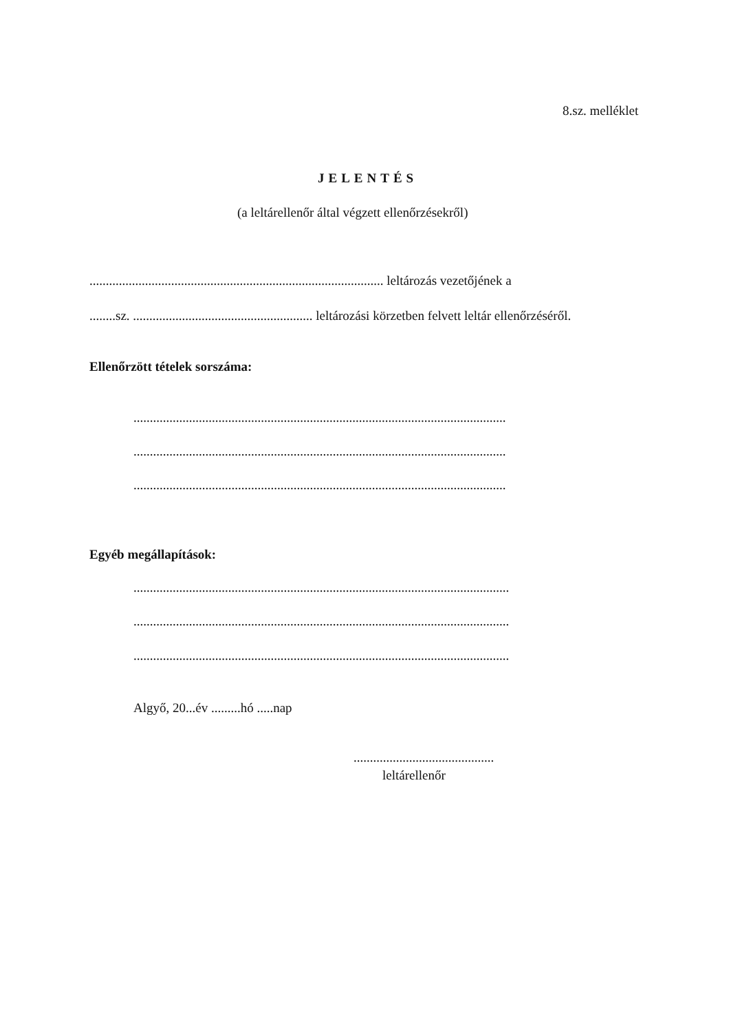8.sz. melléklet
JELENTÉS
(a leltárellenőr által végzett ellenőrzésekről)
.......................................................................................... leltározás vezetőjének a
........sz. ....................................................... leltározási körzetben felvett leltár ellenőrzéséről.
Ellenőrzött tételek sorszáma:
..................................................................................................................
..................................................................................................................
..................................................................................................................
Egyéb megállapítások:
...................................................................................................................
...................................................................................................................
...................................................................................................................
Algyő, 20...év .........hó .....nap
...........................................
leltárellenőr